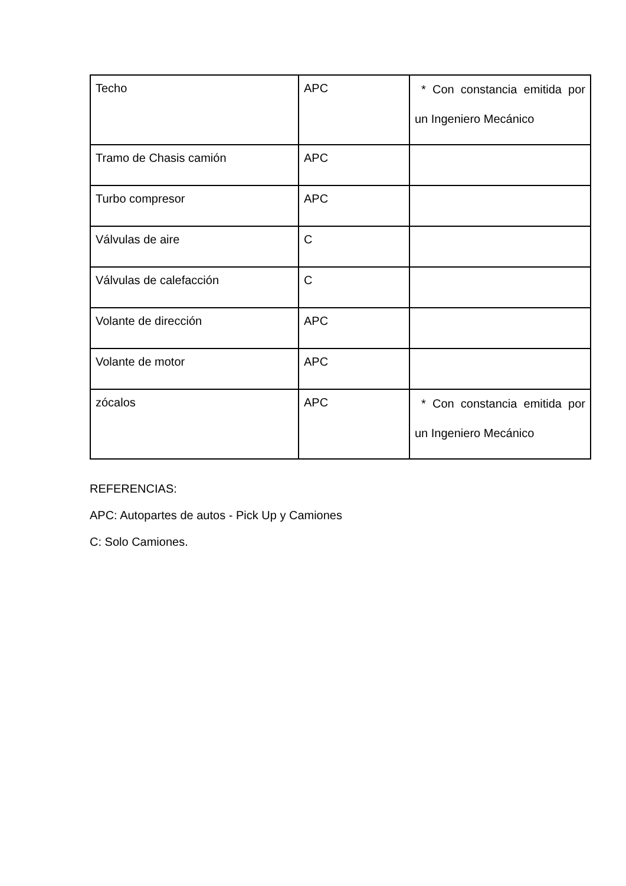| Techo | APC | * Con constancia emitida por un Ingeniero Mecánico |
| Tramo de Chasis camión | APC | |
| Turbo compresor | APC | |
| Válvulas de aire | C | |
| Válvulas de calefacción | C | |
| Volante de dirección | APC | |
| Volante de motor | APC | |
| zócalos | APC | * Con constancia emitida por un Ingeniero Mecánico |
REFERENCIAS:
APC: Autopartes de autos - Pick Up y Camiones
C: Solo Camiones.